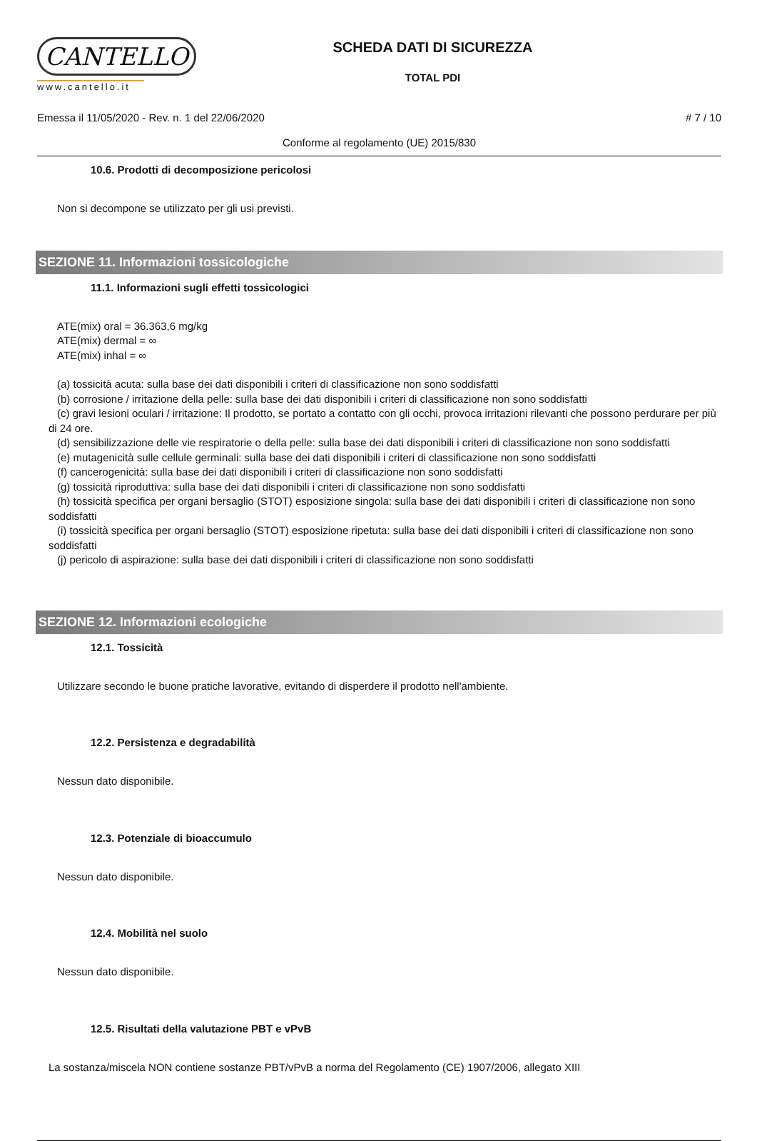CANTELLO
www.cantello.it
SCHEDA DATI DI SICUREZZA
TOTAL PDI
Emessa il 11/05/2020 - Rev. n. 1 del 22/06/2020 # 7 / 10
Conforme al regolamento (UE) 2015/830
10.6. Prodotti di decomposizione pericolosi
Non si decompone se utilizzato per gli usi previsti.
SEZIONE 11. Informazioni tossicologiche
11.1. Informazioni sugli effetti tossicologici
ATE(mix) oral = 36.363,6 mg/kg
ATE(mix) dermal = ∞
ATE(mix) inhal = ∞
(a) tossicità acuta: sulla base dei dati disponibili i criteri di classificazione non sono soddisfatti
(b) corrosione / irritazione della pelle: sulla base dei dati disponibili i criteri di classificazione non sono soddisfatti
(c) gravi lesioni oculari / irritazione: Il prodotto, se portato a contatto con gli occhi, provoca irritazioni rilevanti che possono perdurare per più di 24 ore.
(d) sensibilizzazione delle vie respiratorie o della pelle: sulla base dei dati disponibili i criteri di classificazione non sono soddisfatti
(e) mutagenicità sulle cellule germinali: sulla base dei dati disponibili i criteri di classificazione non sono soddisfatti
(f) cancerogenicità: sulla base dei dati disponibili i criteri di classificazione non sono soddisfatti
(g) tossicità riproduttiva: sulla base dei dati disponibili i criteri di classificazione non sono soddisfatti
(h) tossicità specifica per organi bersaglio (STOT) esposizione singola: sulla base dei dati disponibili i criteri di classificazione non sono soddisfatti
(i) tossicità specifica per organi bersaglio (STOT) esposizione ripetuta: sulla base dei dati disponibili i criteri di classificazione non sono soddisfatti
(j) pericolo di aspirazione: sulla base dei dati disponibili i criteri di classificazione non sono soddisfatti
SEZIONE 12. Informazioni ecologiche
12.1. Tossicità
Utilizzare secondo le buone pratiche lavorative, evitando di disperdere il prodotto nell'ambiente.
12.2. Persistenza e degradabilità
Nessun dato disponibile.
12.3. Potenziale di bioaccumulo
Nessun dato disponibile.
12.4. Mobilità nel suolo
Nessun dato disponibile.
12.5. Risultati della valutazione PBT e vPvB
La sostanza/miscela NON contiene sostanze PBT/vPvB a norma del Regolamento (CE) 1907/2006, allegato XIII